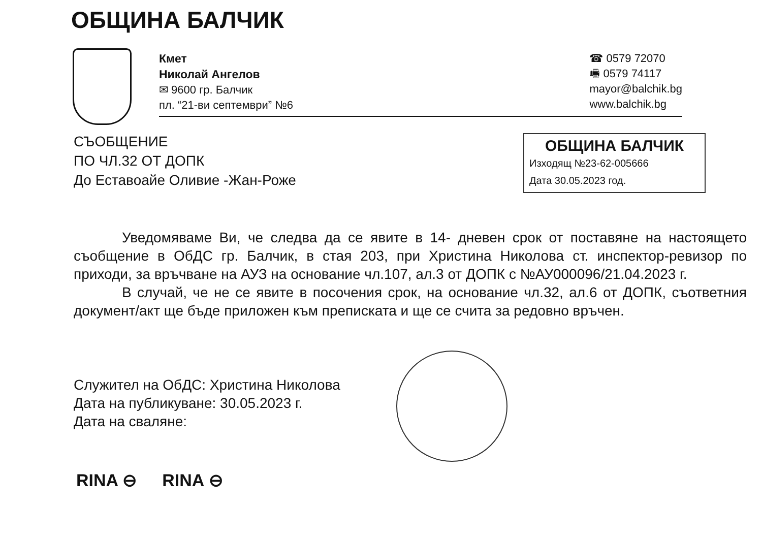ОБЩИНА БАЛЧИК
Кмет
Николай Ангелов
✉ 9600 гр. Балчик
пл. “21-ви септември” №6
☎ 0579 72070
🖷 0579 74117
mayor@balchik.bg
www.balchik.bg
СЪОБЩЕНИЕ
ПО ЧЛ.32 ОТ ДОПК
До Еставоайе Оливие -Жан-Роже
ОБЩИНА БАЛЧИК
Изходящ №23-62-005666
Дата 30.05.2023 год.
Уведомяваме Ви, че следва да се явите в 14- дневен срок от поставяне на настоящето съобщение в ОбДС гр. Балчик, в стая 203, при Христина Николова ст. инспектор-ревизор по приходи, за връчване на АУЗ на основание чл.107, ал.3 от ДОПК с №АУ000096/21.04.2023 г.
В случай, че не се явите в посочения срок, на основание чл.32, ал.6 от ДОПК, съответния документ/акт ще бъде приложен към преписката и ще се счита за редовно връчен.
Служител на ОбДС: Христина Николова
Дата на публикуване: 30.05.2023 г.
Дата на сваляне:
RINA ⊖ RINA ⊖